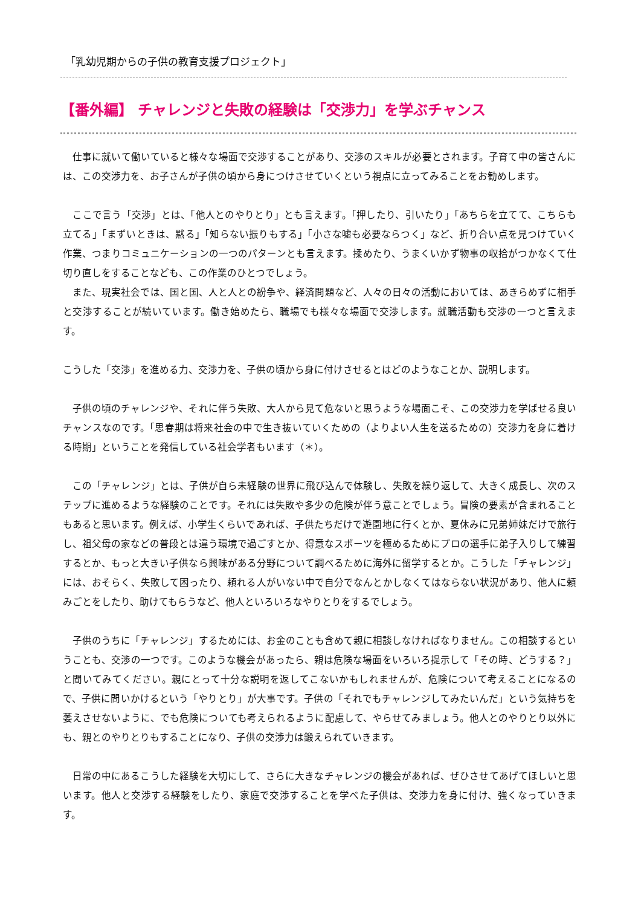「乳幼児期からの子供の教育支援プロジェクト」
【番外編】 チャレンジと失敗の経験は「交渉力」を学ぶチャンス
　仕事に就いて働いていると様々な場面で交渉することがあり、交渉のスキルが必要とされます。子育て中の皆さんには、この交渉力を、お子さんが子供の頃から身につけさせていくという視点に立ってみることをお勧めします。
　ここで言う「交渉」とは、「他人とのやりとり」とも言えます。「押したり、引いたり」「あちらを立てて、こちらも立てる」「まずいときは、黙る」「知らない振りもする」「小さな嘘も必要ならつく」など、折り合い点を見つけていく作業、つまりコミュニケーションの一つのパターンとも言えます。揉めたり、うまくいかず物事の収拾がつかなくて仕切り直しをすることなども、この作業のひとつでしょう。
　また、現実社会では、国と国、人と人との紛争や、経済問題など、人々の日々の活動においては、あきらめずに相手と交渉することが続いています。働き始めたら、職場でも様々な場面で交渉します。就職活動も交渉の一つと言えます。
こうした「交渉」を進める力、交渉力を、子供の頃から身に付けさせるとはどのようなことか、説明します。
　子供の頃のチャレンジや、それに伴う失敗、大人から見て危ないと思うような場面こそ、この交渉力を学ばせる良いチャンスなのです。「思春期は将来社会の中で生き抜いていくための（よりよい人生を送るための）交渉力を身に着ける時期」ということを発信している社会学者もいます（＊）。
　この「チャレンジ」とは、子供が自ら未経験の世界に飛び込んで体験し、失敗を繰り返して、大きく成長し、次のステップに進めるような経験のことです。それには失敗や多少の危険が伴う意ことでしょう。冒険の要素が含まれることもあると思います。例えば、小学生くらいであれば、子供たちだけで遊園地に行くとか、夏休みに兄弟姉妹だけで旅行し、祖父母の家などの普段とは違う環境で過ごすとか、得意なスポーツを極めるためにプロの選手に弟子入りして練習するとか、もっと大きい子供なら興味がある分野について調べるために海外に留学するとか。こうした「チャレンジ」には、おそらく、失敗して困ったり、頼れる人がいない中で自分でなんとかしなくてはならない状況があり、他人に頼みごとをしたり、助けてもらうなど、他人といろいろなやりとりをするでしょう。
　子供のうちに「チャレンジ」するためには、お金のことも含めて親に相談しなければなりません。この相談するということも、交渉の一つです。このような機会があったら、親は危険な場面をいろいろ提示して「その時、どうする？」と聞いてみてください。親にとって十分な説明を返してこないかもしれませんが、危険について考えることになるので、子供に問いかけるという「やりとり」が大事です。子供の「それでもチャレンジしてみたいんだ」という気持ちを萎えさせないように、でも危険についても考えられるように配慮して、やらせてみましょう。他人とのやりとり以外にも、親とのやりとりもすることになり、子供の交渉力は鍛えられていきます。
　日常の中にあるこうした経験を大切にして、さらに大きなチャレンジの機会があれば、ぜひさせてあげてほしいと思います。他人と交渉する経験をしたり、家庭で交渉することを学べた子供は、交渉力を身に付け、強くなっていきます。